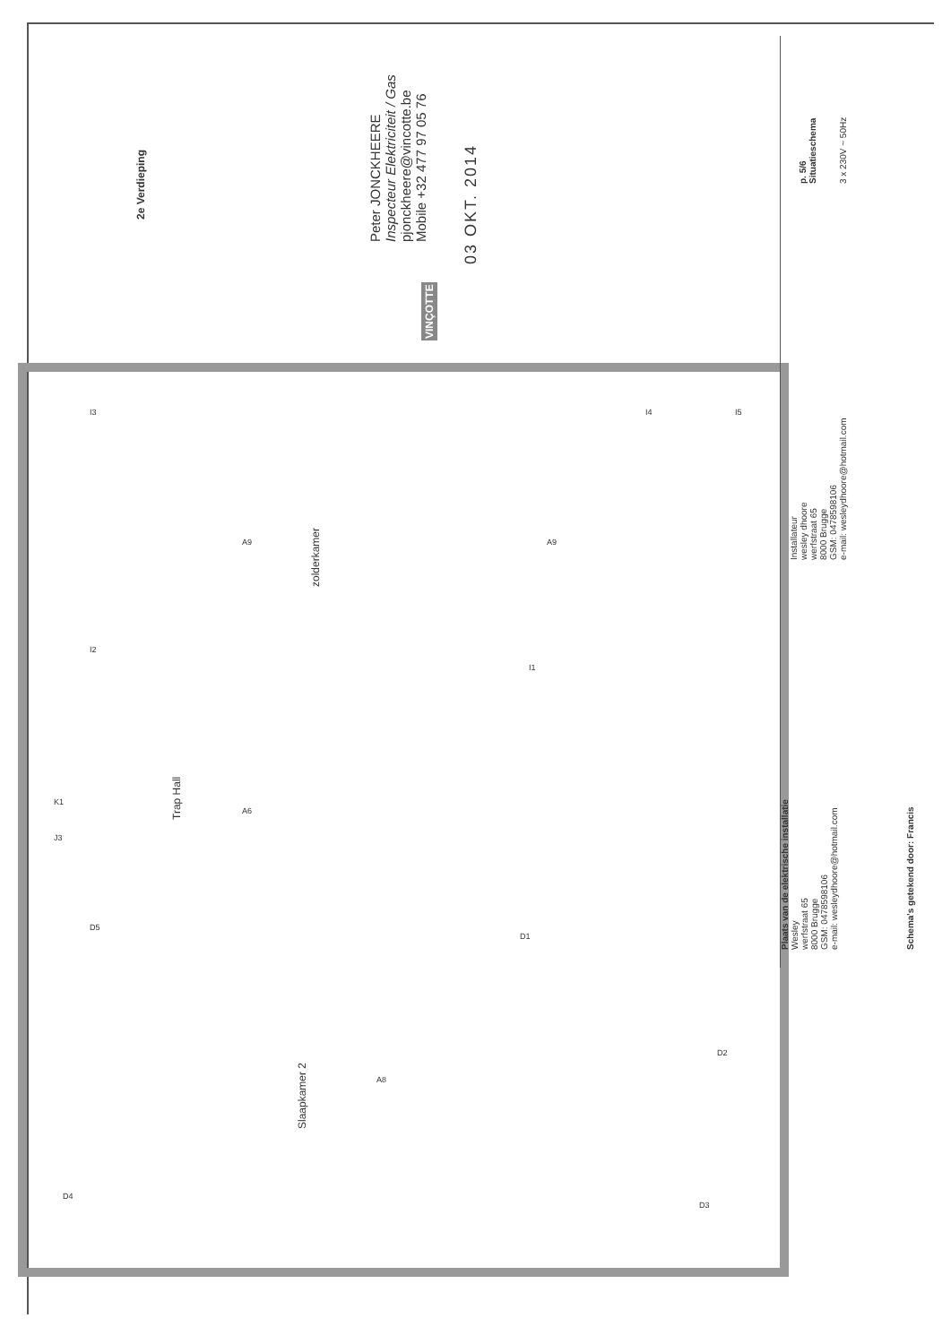2e Verdieping
Peter JONCKHEERE
Inspecteur Elektriciteit / Gas
pjonckheere@vincotte.be
Mobile +32 477 97 05 76
03 OKT. 2014
VINÇOTTE
zolderkamer
Trap Hall
Slaapkamer 2
p. 5/6
Situatieschema
3 x 230V ~ 50Hz
Installateur
wesley dhoore
werfstraat 65
8000 Brugge
GSM: 0478598106
e-mail: wesleydhoore@hotmail.com
Plaats van de elektrische installatie
Wesley
werfstraat 65
8000 Brugge
GSM: 0478598106
e-mail: wesleydhoore@hotmail.com
Schema's getekend door: Francis
A9 A9
A6
A8
I3
I2
I4 I5
I1
K1
J3
D5
D1
D2
D3
D4